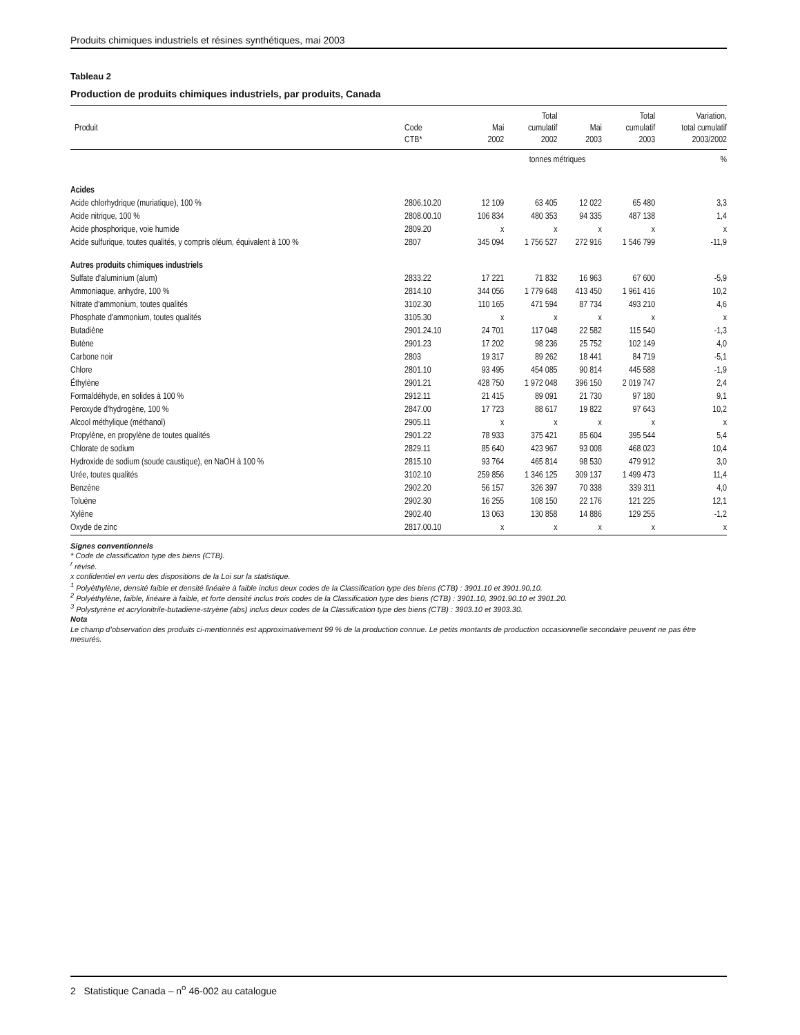Produits chimiques industriels et résines synthétiques, mai 2003
Tableau 2
Production de produits chimiques industriels, par produits, Canada
| Produit | Code CTB* | Mai 2002 | Total cumulatif 2002 | Mai 2003 | Total cumulatif 2003 | Variation, total cumulatif 2003/2002 |
| --- | --- | --- | --- | --- | --- | --- |
| | | tonnes métriques | | | | % |
| Acides | | | | | | |
| Acide chlorhydrique (muriatique), 100 % | 2806.10.20 | 12 109 | 63 405 | 12 022 | 65 480 | 3,3 |
| Acide nitrique, 100 % | 2808.00.10 | 106 834 | 480 353 | 94 335 | 487 138 | 1,4 |
| Acide phosphorique, voie humide | 2809.20 | x | x | x | x | x |
| Acide sulfurique, toutes qualités, y compris oléum, équivalent à 100 % | 2807 | 345 094 | 1 756 527 | 272 916 | 1 546 799 | -11,9 |
| Autres produits chimiques industriels | | | | | | |
| Sulfate d'aluminium (alum) | 2833.22 | 17 221 | 71 832 | 16 963 | 67 600 | -5,9 |
| Ammoniaque, anhydre, 100 % | 2814.10 | 344 056 | 1 779 648 | 413 450 | 1 961 416 | 10,2 |
| Nitrate d'ammonium, toutes qualités | 3102.30 | 110 165 | 471 594 | 87 734 | 493 210 | 4,6 |
| Phosphate d'ammonium, toutes qualités | 3105.30 | x | x | x | x | x |
| Butadiène | 2901.24.10 | 24 701 | 117 048 | 22 582 | 115 540 | -1,3 |
| Butène | 2901.23 | 17 202 | 98 236 | 25 752 | 102 149 | 4,0 |
| Carbone noir | 2803 | 19 317 | 89 262 | 18 441 | 84 719 | -5,1 |
| Chlore | 2801.10 | 93 495 | 454 085 | 90 814 | 445 588 | -1,9 |
| Éthylène | 2901.21 | 428 750 | 1 972 048 | 396 150 | 2 019 747 | 2,4 |
| Formaldéhyde, en solides à 100 % | 2912.11 | 21 415 | 89 091 | 21 730 | 97 180 | 9,1 |
| Peroxyde d'hydrogène, 100 % | 2847.00 | 17 723 | 88 617 | 19 822 | 97 643 | 10,2 |
| Alcool méthylique (méthanol) | 2905.11 | x | x | x | x | x |
| Propylène, en propylène de toutes qualités | 2901.22 | 78 933 | 375 421 | 85 604 | 395 544 | 5,4 |
| Chlorate de sodium | 2829.11 | 85 640 | 423 967 | 93 008 | 468 023 | 10,4 |
| Hydroxide de sodium (soude caustique), en NaOH à 100 % | 2815.10 | 93 764 | 465 814 | 98 530 | 479 912 | 3,0 |
| Urée, toutes qualités | 3102.10 | 259 856 | 1 346 125 | 309 137 | 1 499 473 | 11,4 |
| Benzène | 2902.20 | 56 157 | 326 397 | 70 338 | 339 311 | 4,0 |
| Toluène | 2902.30 | 16 255 | 108 150 | 22 176 | 121 225 | 12,1 |
| Xylène | 2902.40 | 13 063 | 130 858 | 14 886 | 129 255 | -1,2 |
| Oxyde de zinc | 2817.00.10 | x | x | x | x | x |
Signes conventionnels
* Code de classification type des biens (CTB).
<sup>r</sup> révisé.
x confidentiel en vertu des dispositions de la Loi sur la statistique.
<sup>1</sup> Polyéthylène, densité faible et densité linéaire à faible inclus deux codes de la Classification type des biens (CTB) : 3901.10 et 3901.90.10.
<sup>2</sup> Polyéthylène, faible, linéaire à faible, et forte densité inclus trois codes de la Classification type des biens (CTB) : 3901.10, 3901.90.10 et 3901.20.
<sup>3</sup> Polystyrène et acrylonitrile-butadiene-stryène (abs) inclus deux codes de la Classification type des biens (CTB) : 3903.10 et 3903.30.
Nota
Le champ d’observation des produits ci-mentionnés est approximativement 99 % de la production connue. Le petits montants de production occasionnelle secondaire peuvent ne pas être mesurés.
2 Statistique Canada – n<sup>o</sup> 46-002 au catalogue